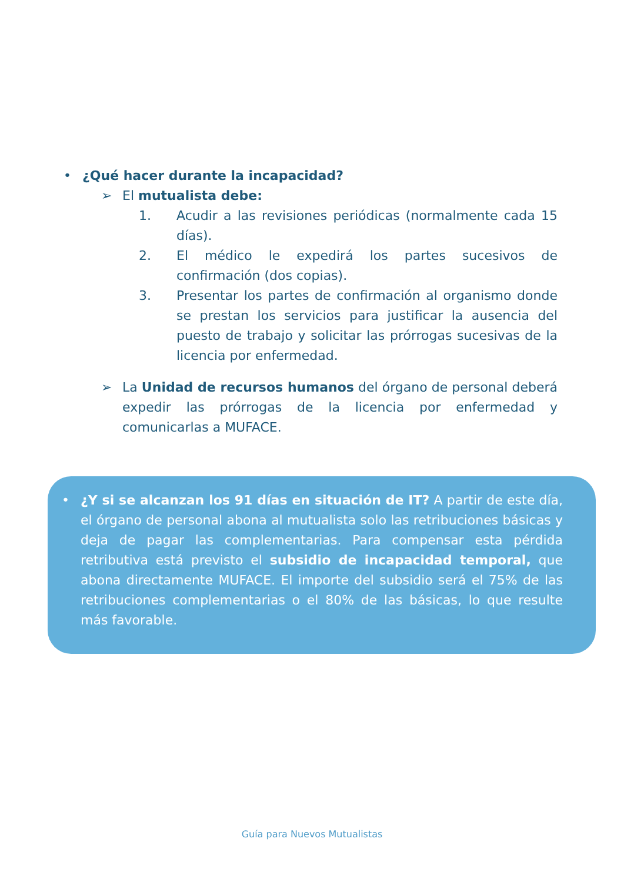• ¿Qué hacer durante la incapacidad?
➢ El mutualista debe:
1. Acudir a las revisiones periódicas (normalmente cada 15 días).
2. El médico le expedirá los partes sucesivos de confirmación (dos copias).
3. Presentar los partes de confirmación al organismo donde se prestan los servicios para justificar la ausencia del puesto de trabajo y solicitar las prórrogas sucesivas de la licencia por enfermedad.
➢ La Unidad de recursos humanos del órgano de personal deberá expedir las prórrogas de la licencia por enfermedad y comunicarlas a MUFACE.
• ¿Y si se alcanzan los 91 días en situación de IT? A partir de este día, el órgano de personal abona al mutualista solo las retribuciones básicas y deja de pagar las complementarias. Para compensar esta pérdida retributiva está previsto el subsidio de incapacidad temporal, que abona directamente MUFACE. El importe del subsidio será el 75% de las retribuciones complementarias o el 80% de las básicas, lo que resulte más favorable.
Guía para Nuevos Mutualistas